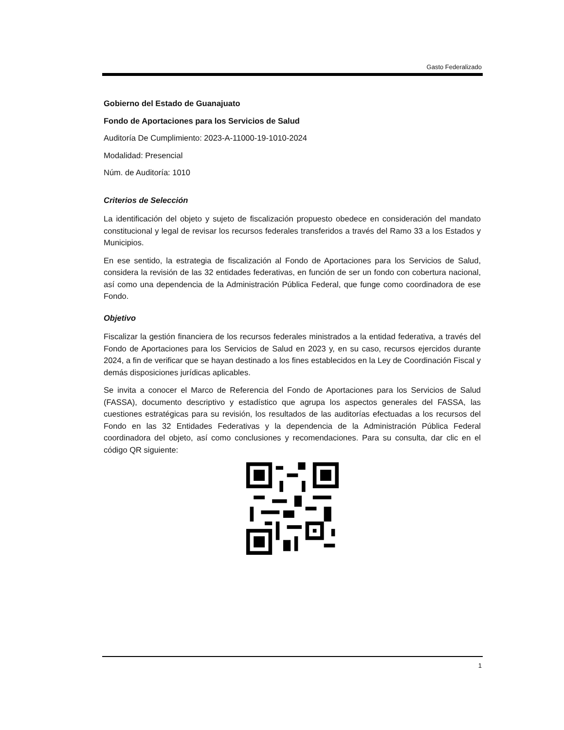Gasto Federalizado
Gobierno del Estado de Guanajuato
Fondo de Aportaciones para los Servicios de Salud
Auditoría De Cumplimiento: 2023-A-11000-19-1010-2024
Modalidad: Presencial
Núm. de Auditoría: 1010
Criterios de Selección
La identificación del objeto y sujeto de fiscalización propuesto obedece en consideración del mandato constitucional y legal de revisar los recursos federales transferidos a través del Ramo 33 a los Estados y Municipios.
En ese sentido, la estrategia de fiscalización al Fondo de Aportaciones para los Servicios de Salud, considera la revisión de las 32 entidades federativas, en función de ser un fondo con cobertura nacional, así como una dependencia de la Administración Pública Federal, que funge como coordinadora de ese Fondo.
Objetivo
Fiscalizar la gestión financiera de los recursos federales ministrados a la entidad federativa, a través del Fondo de Aportaciones para los Servicios de Salud en 2023 y, en su caso, recursos ejercidos durante 2024, a fin de verificar que se hayan destinado a los fines establecidos en la Ley de Coordinación Fiscal y demás disposiciones jurídicas aplicables.
Se invita a conocer el Marco de Referencia del Fondo de Aportaciones para los Servicios de Salud (FASSA), documento descriptivo y estadístico que agrupa los aspectos generales del FASSA, las cuestiones estratégicas para su revisión, los resultados de las auditorías efectuadas a los recursos del Fondo en las 32 Entidades Federativas y la dependencia de la Administración Pública Federal coordinadora del objeto, así como conclusiones y recomendaciones. Para su consulta, dar clic en el código QR siguiente:
1